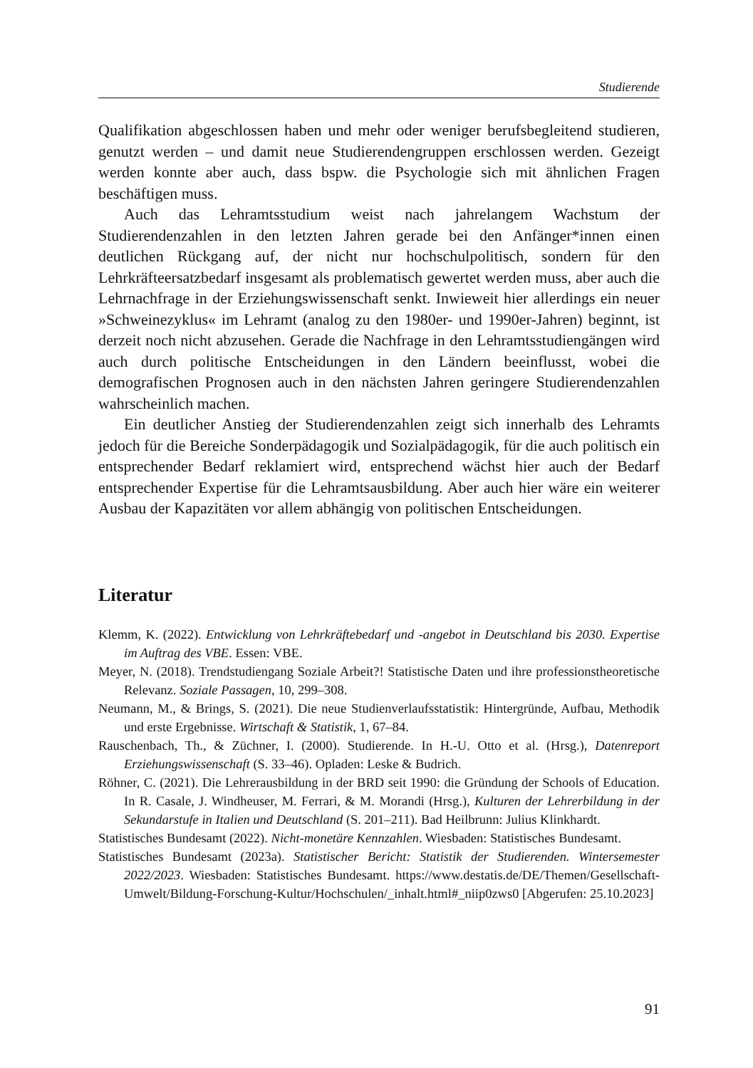Studierende
Qualifikation abgeschlossen haben und mehr oder weniger berufsbegleitend studieren, genutzt werden – und damit neue Studierendengruppen erschlossen werden. Gezeigt werden konnte aber auch, dass bspw. die Psychologie sich mit ähnlichen Fragen beschäftigen muss.
Auch das Lehramtsstudium weist nach jahrelangem Wachstum der Studierendenzahlen in den letzten Jahren gerade bei den Anfänger*innen einen deutlichen Rückgang auf, der nicht nur hochschulpolitisch, sondern für den Lehrkräfteersatzbedarf insgesamt als problematisch gewertet werden muss, aber auch die Lehrnachfrage in der Erziehungswissenschaft senkt. Inwieweit hier allerdings ein neuer »Schweinezyklus« im Lehramt (analog zu den 1980er- und 1990er-Jahren) beginnt, ist derzeit noch nicht abzusehen. Gerade die Nachfrage in den Lehramtsstudiengängen wird auch durch politische Entscheidungen in den Ländern beeinflusst, wobei die demografischen Prognosen auch in den nächsten Jahren geringere Studierendenzahlen wahrscheinlich machen.
Ein deutlicher Anstieg der Studierendenzahlen zeigt sich innerhalb des Lehramts jedoch für die Bereiche Sonderpädagogik und Sozialpädagogik, für die auch politisch ein entsprechender Bedarf reklamiert wird, entsprechend wächst hier auch der Bedarf entsprechender Expertise für die Lehramtsausbildung. Aber auch hier wäre ein weiterer Ausbau der Kapazitäten vor allem abhängig von politischen Entscheidungen.
Literatur
Klemm, K. (2022). Entwicklung von Lehrkräftebedarf und -angebot in Deutschland bis 2030. Expertise im Auftrag des VBE. Essen: VBE.
Meyer, N. (2018). Trendstudiengang Soziale Arbeit?! Statistische Daten und ihre professionstheoretische Relevanz. Soziale Passagen, 10, 299–308.
Neumann, M., & Brings, S. (2021). Die neue Studienverlaufsstatistik: Hintergründe, Aufbau, Methodik und erste Ergebnisse. Wirtschaft & Statistik, 1, 67–84.
Rauschenbach, Th., & Züchner, I. (2000). Studierende. In H.-U. Otto et al. (Hrsg.), Datenreport Erziehungswissenschaft (S. 33–46). Opladen: Leske & Budrich.
Röhner, C. (2021). Die Lehrerausbildung in der BRD seit 1990: die Gründung der Schools of Education. In R. Casale, J. Windheuser, M. Ferrari, & M. Morandi (Hrsg.), Kulturen der Lehrerbildung in der Sekundarstufe in Italien und Deutschland (S. 201–211). Bad Heilbrunn: Julius Klinkhardt.
Statistisches Bundesamt (2022). Nicht-monetäre Kennzahlen. Wiesbaden: Statistisches Bundesamt.
Statistisches Bundesamt (2023a). Statistischer Bericht: Statistik der Studierenden. Wintersemester 2022/2023. Wiesbaden: Statistisches Bundesamt. https://www.destatis.de/DE/Themen/Gesellschaft-Umwelt/Bildung-Forschung-Kultur/Hochschulen/_inhalt.html#_niip0zws0 [Abgerufen: 25.10.2023]
91